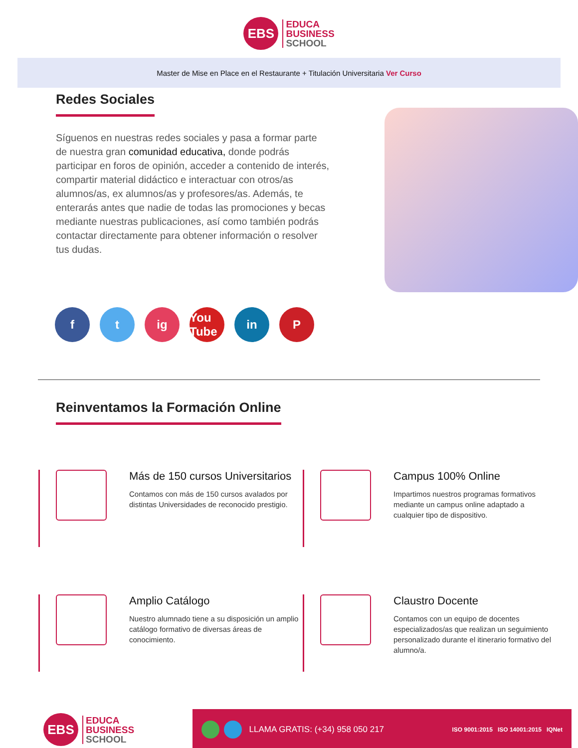EBS
EDUCA
BUSINESS
SCHOOL
Master de Mise en Place en el Restaurante + Titulación Universitaria Ver Curso
Redes Sociales
Síguenos en nuestras redes sociales y pasa a formar parte de nuestra gran comunidad educativa, donde podrás participar en foros de opinión, acceder a contenido de interés, compartir material didáctico e interactuar con otros/as alumnos/as, ex alumnos/as y profesores/as. Además, te enterarás antes que nadie de todas las promociones y becas mediante nuestras publicaciones, así como también podrás contactar directamente para obtener información o resolver tus dudas.
f t ig You Tube
in P
Reinventamos la Formación Online
Más de 150 cursos Universitarios
Contamos con más de 150 cursos avalados por distintas Universidades de reconocido prestigio.
Campus 100% Online
Impartimos nuestros programas formativos mediante un campus online adaptado a cualquier tipo de dispositivo.
Amplio Catálogo
Nuestro alumnado tiene a su disposición un amplio catálogo formativo de diversas áreas de conocimiento.
Claustro Docente
Contamos con un equipo de docentes especializados/as que realizan un seguimiento personalizado durante el itinerario formativo del alumno/a.
EBS
EDUCA
BUSINESS
SCHOOL
LLAMA GRATIS: (+34) 958 050 217 ISO 9001:2015 ISO 14001:2015 IQNet